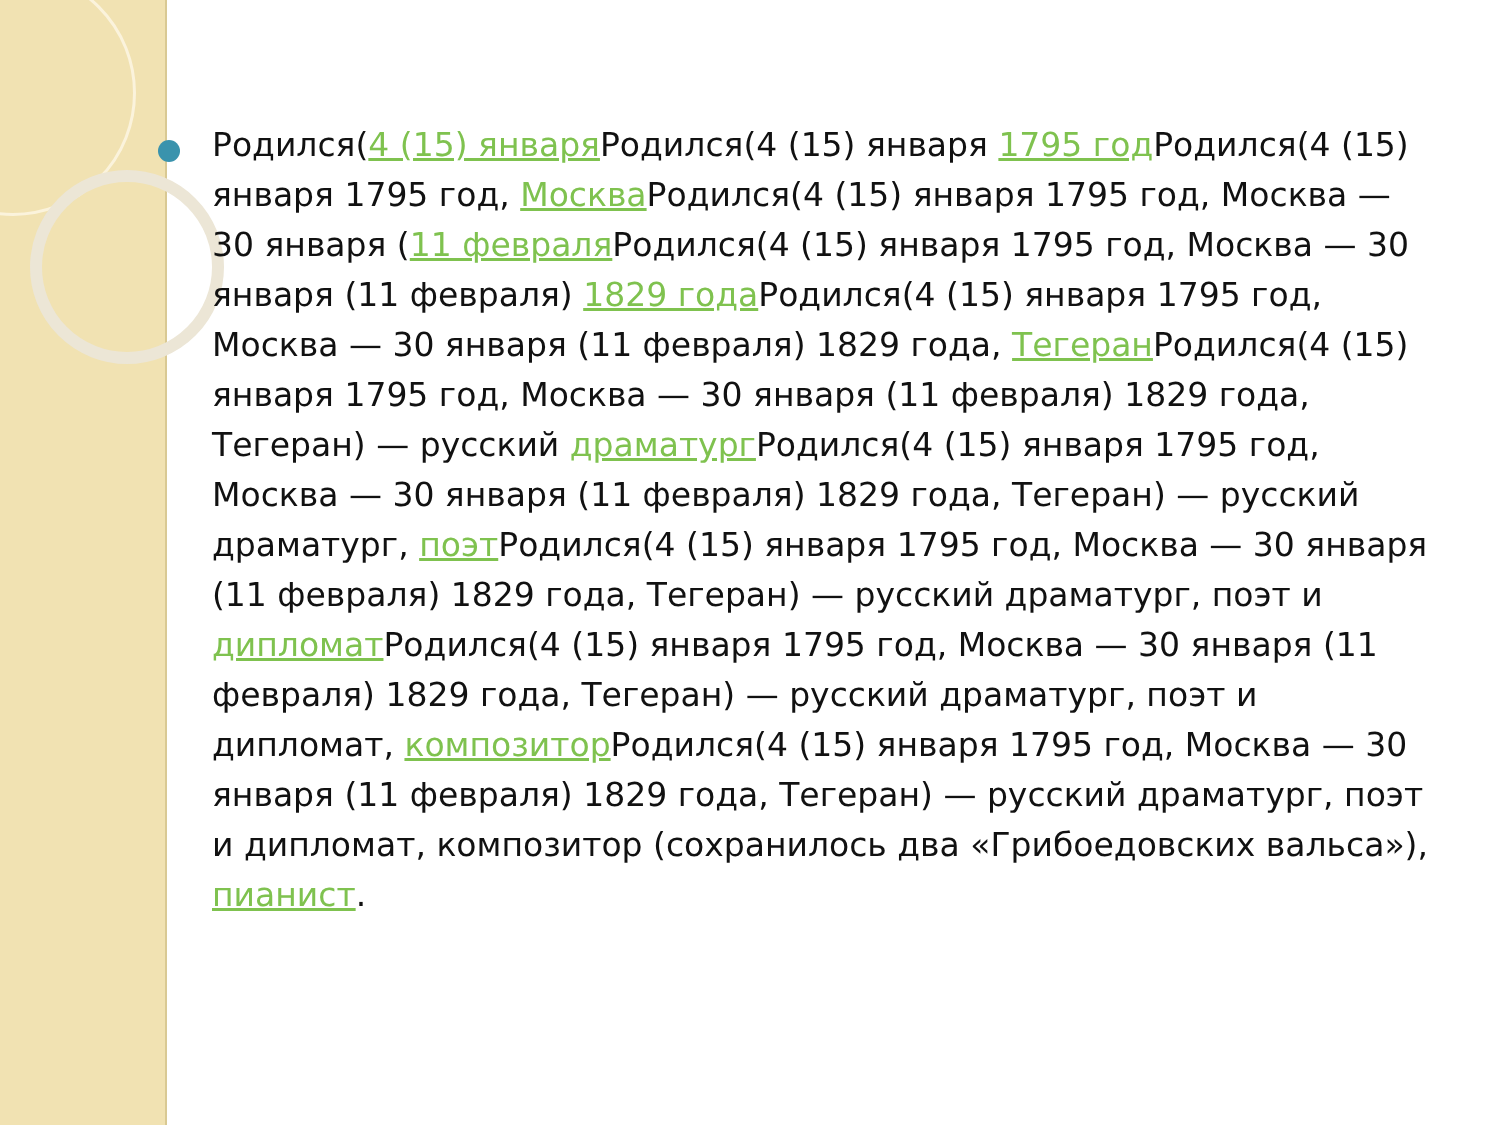Родился(4 (15) января Родился(4 (15) января 1795 год Родился(4 (15) января 1795 год, Москва Родился(4 (15) января 1795 год, Москва — 30 января (11 февраля Родился(4 (15) января 1795 год, Москва — 30 января (11 февраля) 1829 года Родился(4 (15) января 1795 год, Москва — 30 января (11 февраля) 1829 года, Тегеран Родился(4 (15) января 1795 год, Москва — 30 января (11 февраля) 1829 года, Тегеран) — русский драматург Родился(4 (15) января 1795 год, Москва — 30 января (11 февраля) 1829 года, Тегеран) — русский драматург, поэт Родился(4 (15) января 1795 год, Москва — 30 января (11 февраля) 1829 года, Тегеран) — русский драматург, поэт и дипломат Родился(4 (15) января 1795 год, Москва — 30 января (11 февраля) 1829 года, Тегеран) — русский драматург, поэт и дипломат, композитор Родился(4 (15) января 1795 год, Москва — 30 января (11 февраля) 1829 года, Тегеран) — русский драматург, поэт и дипломат, композитор (сохранилось два «Грибоедовских вальса»), пианист.